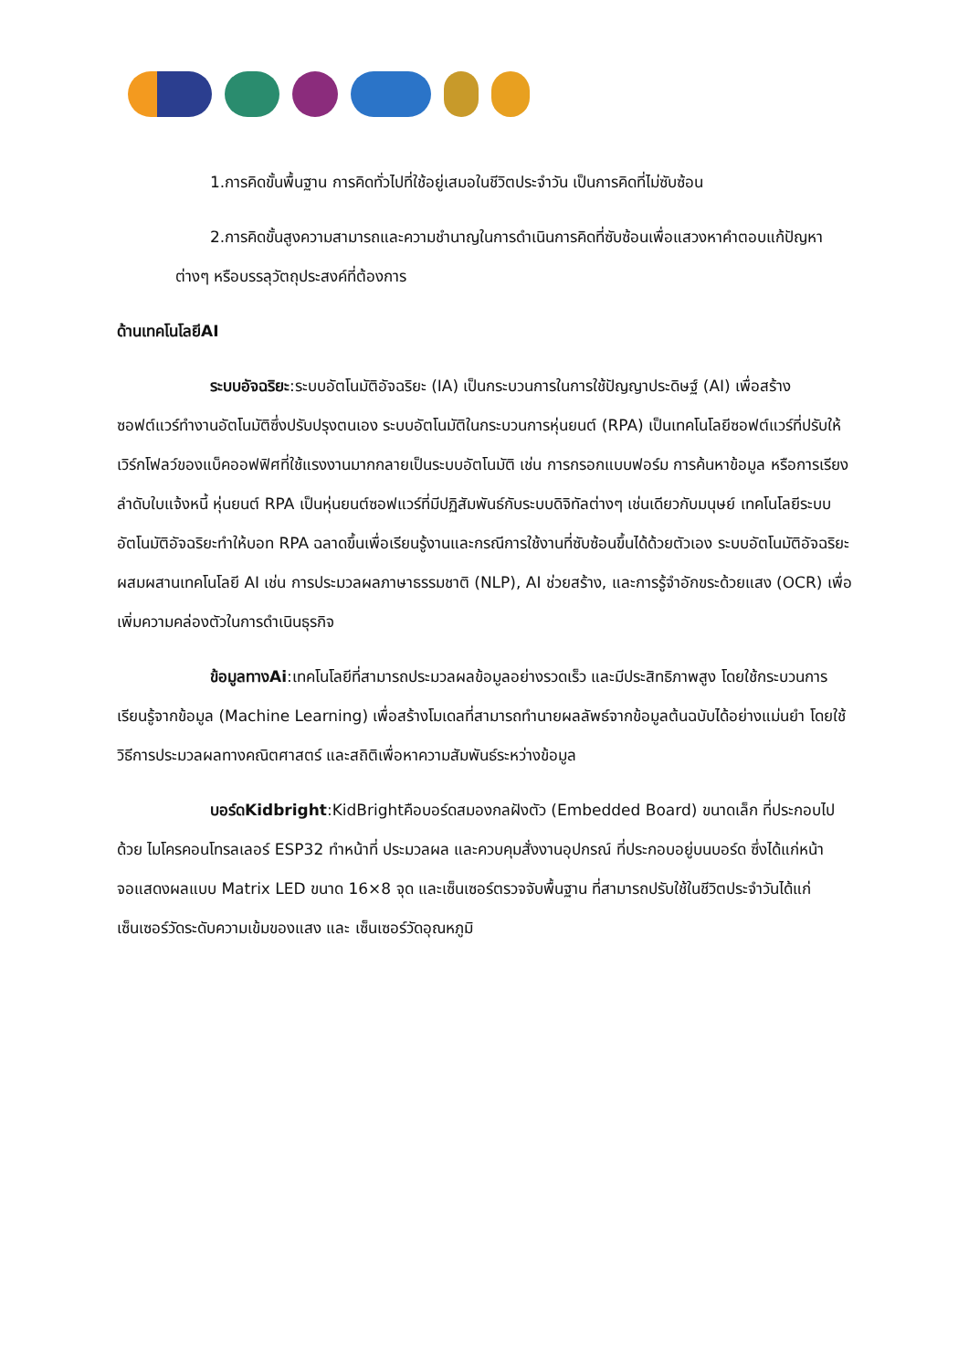1.การคิดขั้นพื้นฐาน การคิดทั่วไปที่ใช้อยู่เสมอในชีวิตประจำวัน เป็นการคิดที่ไม่ซับซ้อน
2.การคิดขั้นสูงความสามารถและความชำนาญในการดำเนินการคิดที่ซับซ้อนเพื่อแสวงหาคำตอบแก้ปัญหาต่างๆ หรือบรรลุวัตถุประสงค์ที่ต้องการ
ด้านเทคโนโลยีAI
ระบบอัจฉริยะ:ระบบอัตโนมัติอัจฉริยะ (IA) เป็นกระบวนการในการใช้ปัญญาประดิษฐ์ (AI) เพื่อสร้างซอฟต์แวร์ทำงานอัตโนมัติซึ่งปรับปรุงตนเอง ระบบอัตโนมัติในกระบวนการหุ่นยนต์ (RPA) เป็นเทคโนโลยีซอฟต์แวร์ที่ปรับให้เวิร์กโฟลว์ของแบ็คออฟฟิศที่ใช้แรงงานมากกลายเป็นระบบอัตโนมัติ เช่น การกรอกแบบฟอร์ม การค้นหาข้อมูล หรือการเรียงลำดับใบแจ้งหนี้ หุ่นยนต์ RPA เป็นหุ่นยนต์ซอฟแวร์ที่มีปฏิสัมพันธ์กับระบบดิจิทัลต่างๆ เช่นเดียวกับมนุษย์ เทคโนโลยีระบบอัตโนมัติอัจฉริยะทำให้บอท RPA ฉลาดขึ้นเพื่อเรียนรู้งานและกรณีการใช้งานที่ซับซ้อนขึ้นได้ด้วยตัวเอง ระบบอัตโนมัติอัจฉริยะผสมผสานเทคโนโลยี AI เช่น การประมวลผลภาษาธรรมชาติ (NLP), AI ช่วยสร้าง, และการรู้จำอักขระด้วยแสง (OCR) เพื่อเพิ่มความคล่องตัวในการดำเนินธุรกิจ
ข้อมูลทางAi:เทคโนโลยีที่สามารถประมวลผลข้อมูลอย่างรวดเร็ว และมีประสิทธิภาพสูง โดยใช้กระบวนการเรียนรู้จากข้อมูล (Machine Learning) เพื่อสร้างโมเดลที่สามารถทำนายผลลัพธ์จากข้อมูลต้นฉบับได้อย่างแม่นยำ โดยใช้วิธีการประมวลผลทางคณิตศาสตร์ และสถิติเพื่อหาความสัมพันธ์ระหว่างข้อมูล
บอร์ดKidbright:KidBrightคือบอร์ดสมองกลฝังตัว (Embedded Board) ขนาดเล็ก ที่ประกอบไปด้วย ไมโครคอนโทรลเลอร์ ESP32 ทำหน้าที่ ประมวลผล และควบคุมสั่งงานอุปกรณ์ ที่ประกอบอยู่บนบอร์ด ซึ่งได้แก่หน้าจอแสดงผลแบบ Matrix LED ขนาด 16×8 จุด และเซ็นเซอร์ตรวจจับพื้นฐาน ที่สามารถปรับใช้ในชีวิตประจำวันได้แก่ เซ็นเซอร์วัดระดับความเข้มของแสง และ เซ็นเซอร์วัดอุณหภูมิ